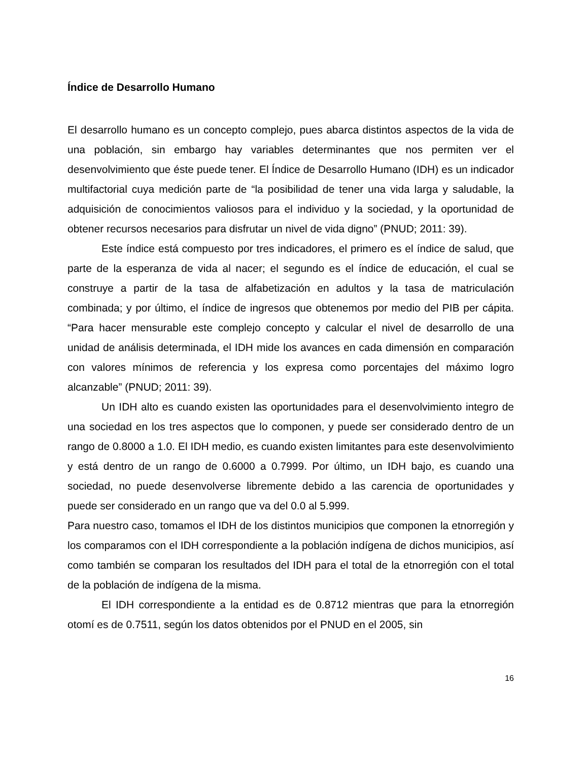Índice de Desarrollo Humano
El desarrollo humano es un concepto complejo, pues abarca distintos aspectos de la vida de una población, sin embargo hay variables determinantes que nos permiten ver el desenvolvimiento que éste puede tener. El Índice de Desarrollo Humano (IDH) es un indicador multifactorial cuya medición parte de “la posibilidad de tener una vida larga y saludable, la adquisición de conocimientos valiosos para el individuo y la sociedad, y la oportunidad de obtener recursos necesarios para disfrutar un nivel de vida digno” (PNUD; 2011: 39).
Este índice está compuesto por tres indicadores, el primero es el índice de salud, que parte de la esperanza de vida al nacer; el segundo es el índice de educación, el cual se construye a partir de la tasa de alfabetización en adultos y la tasa de matriculación combinada; y por último, el índice de ingresos que obtenemos por medio del PIB per cápita. “Para hacer mensurable este complejo concepto y calcular el nivel de desarrollo de una unidad de análisis determinada, el IDH mide los avances en cada dimensión en comparación con valores mínimos de referencia y los expresa como porcentajes del máximo logro alcanzable” (PNUD; 2011: 39).
Un IDH alto es cuando existen las oportunidades para el desenvolvimiento integro de una sociedad en los tres aspectos que lo componen, y puede ser considerado dentro de un rango de 0.8000 a 1.0. El IDH medio, es cuando existen limitantes para este desenvolvimiento y está dentro de un rango de 0.6000 a 0.7999. Por último, un IDH bajo, es cuando una sociedad, no puede desenvolverse libremente debido a las carencia de oportunidades y puede ser considerado en un rango que va del 0.0 al 5.999.
Para nuestro caso, tomamos el IDH de los distintos municipios que componen la etnorregión y los comparamos con el IDH correspondiente a la población indígena de dichos municipios, así como también se comparan los resultados del IDH para el total de la etnorregión con el total de la población de indígena de la misma.
El IDH correspondiente a la entidad es de 0.8712 mientras que para la etnorregión otomí es de 0.7511, según los datos obtenidos por el PNUD en el 2005, sin
16